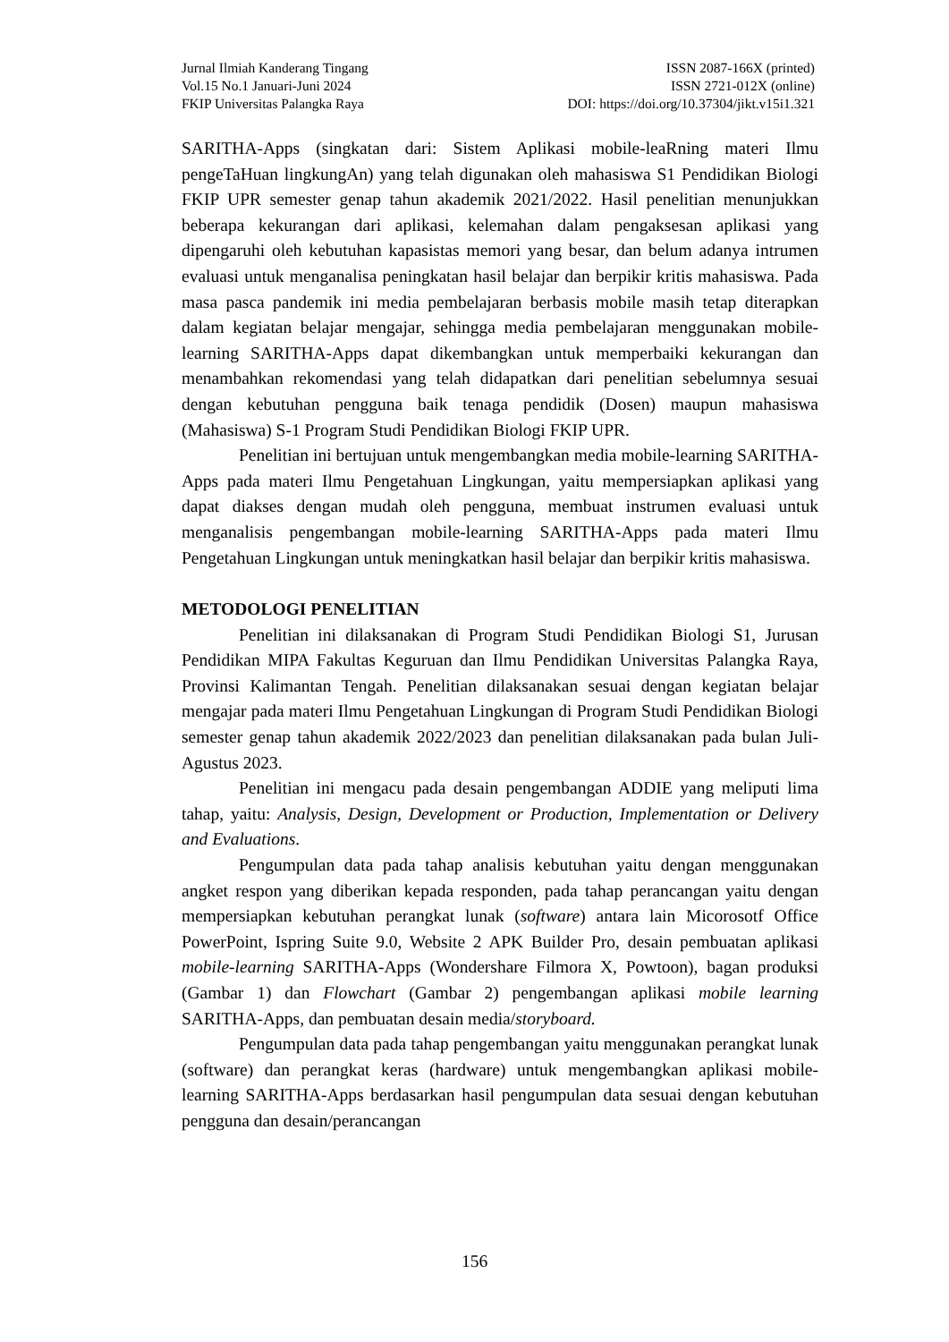Jurnal Ilmiah Kanderang Tingang ISSN 2087-166X (printed)
Vol.15 No.1 Januari-Juni 2024 ISSN 2721-012X (online)
FKIP Universitas Palangka Raya DOI: https://doi.org/10.37304/jikt.v15i1.321
SARITHA-Apps (singkatan dari: Sistem Aplikasi mobile-leaRning materi Ilmu pengeTaHuan lingkungAn) yang telah digunakan oleh mahasiswa S1 Pendidikan Biologi FKIP UPR semester genap tahun akademik 2021/2022. Hasil penelitian menunjukkan beberapa kekurangan dari aplikasi, kelemahan dalam pengaksesan aplikasi yang dipengaruhi oleh kebutuhan kapasistas memori yang besar, dan belum adanya intrumen evaluasi untuk menganalisa peningkatan hasil belajar dan berpikir kritis mahasiswa. Pada masa pasca pandemik ini media pembelajaran berbasis mobile masih tetap diterapkan dalam kegiatan belajar mengajar, sehingga media pembelajaran menggunakan mobile-learning SARITHA-Apps dapat dikembangkan untuk memperbaiki kekurangan dan menambahkan rekomendasi yang telah didapatkan dari penelitian sebelumnya sesuai dengan kebutuhan pengguna baik tenaga pendidik (Dosen) maupun mahasiswa (Mahasiswa) S-1 Program Studi Pendidikan Biologi FKIP UPR.
Penelitian ini bertujuan untuk mengembangkan media mobile-learning SARITHA-Apps pada materi Ilmu Pengetahuan Lingkungan, yaitu mempersiapkan aplikasi yang dapat diakses dengan mudah oleh pengguna, membuat instrumen evaluasi untuk menganalisis pengembangan mobile-learning SARITHA-Apps pada materi Ilmu Pengetahuan Lingkungan untuk meningkatkan hasil belajar dan berpikir kritis mahasiswa.
METODOLOGI PENELITIAN
Penelitian ini dilaksanakan di Program Studi Pendidikan Biologi S1, Jurusan Pendidikan MIPA Fakultas Keguruan dan Ilmu Pendidikan Universitas Palangka Raya, Provinsi Kalimantan Tengah. Penelitian dilaksanakan sesuai dengan kegiatan belajar mengajar pada materi Ilmu Pengetahuan Lingkungan di Program Studi Pendidikan Biologi semester genap tahun akademik 2022/2023 dan penelitian dilaksanakan pada bulan Juli-Agustus 2023.
Penelitian ini mengacu pada desain pengembangan ADDIE yang meliputi lima tahap, yaitu: Analysis, Design, Development or Production, Implementation or Delivery and Evaluations.
Pengumpulan data pada tahap analisis kebutuhan yaitu dengan menggunakan angket respon yang diberikan kepada responden, pada tahap perancangan yaitu dengan mempersiapkan kebutuhan perangkat lunak (software) antara lain Micorosotf Office PowerPoint, Ispring Suite 9.0, Website 2 APK Builder Pro, desain pembuatan aplikasi mobile-learning SARITHA-Apps (Wondershare Filmora X, Powtoon), bagan produksi (Gambar 1) dan Flowchart (Gambar 2) pengembangan aplikasi mobile learning SARITHA-Apps, dan pembuatan desain media/storyboard.
Pengumpulan data pada tahap pengembangan yaitu menggunakan perangkat lunak (software) dan perangkat keras (hardware) untuk mengembangkan aplikasi mobile-learning SARITHA-Apps berdasarkan hasil pengumpulan data sesuai dengan kebutuhan pengguna dan desain/perancangan
156